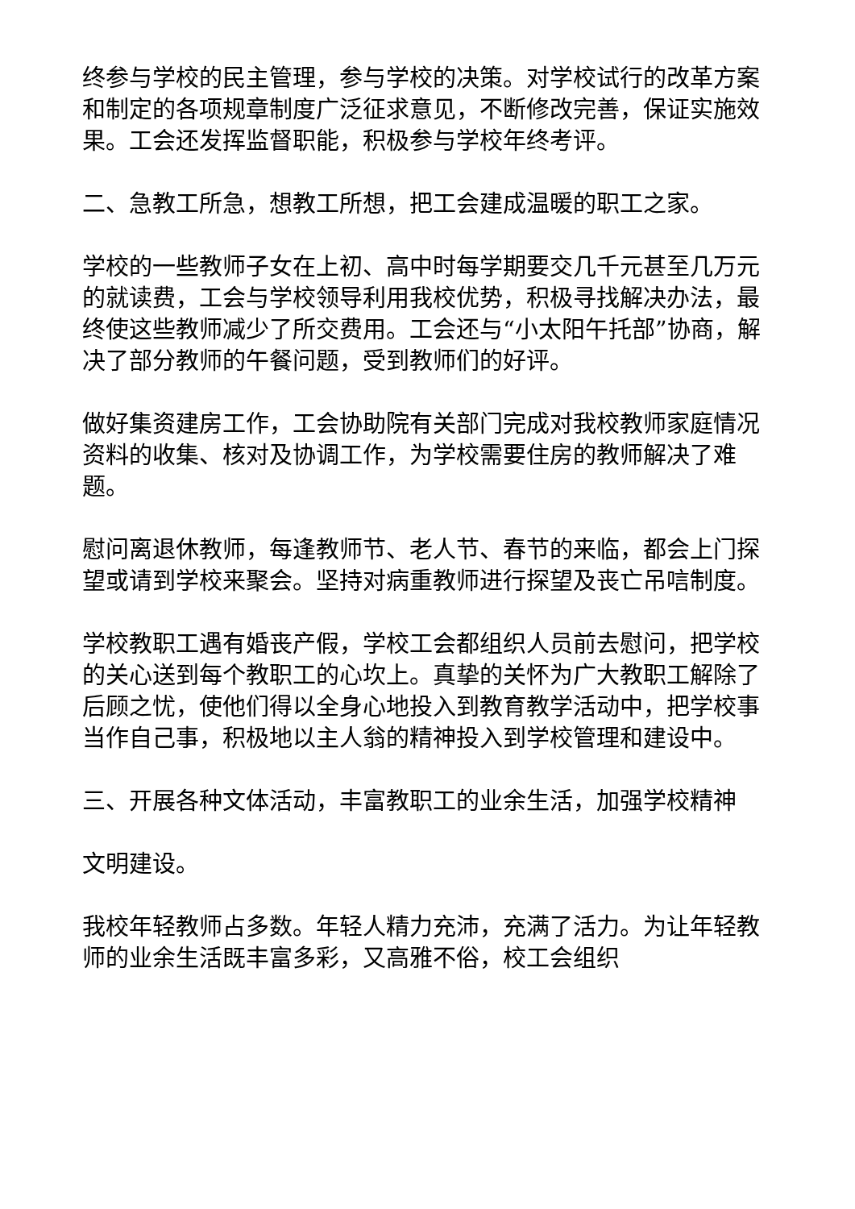终参与学校的民主管理，参与学校的决策。对学校试行的改革方案和制定的各项规章制度广泛征求意见，不断修改完善，保证实施效果。工会还发挥监督职能，积极参与学校年终考评。
二、急教工所急，想教工所想，把工会建成温暖的职工之家。
学校的一些教师子女在上初、高中时每学期要交几千元甚至几万元的就读费，工会与学校领导利用我校优势，积极寻找解决办法，最终使这些教师减少了所交费用。工会还与“小太阳午托部”协商，解决了部分教师的午餐问题，受到教师们的好评。
做好集资建房工作，工会协助院有关部门完成对我校教师家庭情况资料的收集、核对及协调工作，为学校需要住房的教师解决了难题。
慰问离退休教师，每逢教师节、老人节、春节的来临，都会上门探望或请到学校来聚会。坚持对病重教师进行探望及丧亡吊唁制度。
学校教职工遇有婚丧产假，学校工会都组织人员前去慰问，把学校的关心送到每个教职工的心坎上。真挚的关怀为广大教职工解除了后顾之忧，使他们得以全身心地投入到教育教学活动中，把学校事当作自己事，积极地以主人翁的精神投入到学校管理和建设中。
三、开展各种文体活动，丰富教职工的业余生活，加强学校精神
文明建设。
我校年轻教师占多数。年轻人精力充沛，充满了活力。为让年轻教师的业余生活既丰富多彩，又高雅不俗，校工会组织